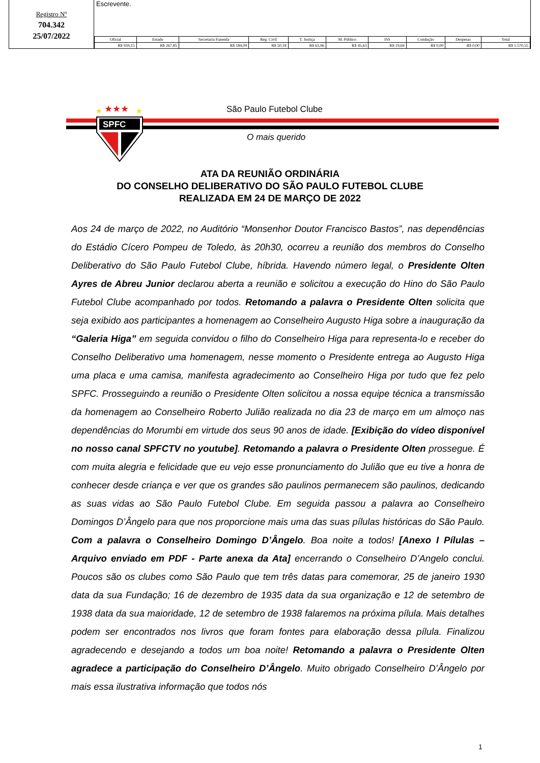Registro Nº
704.342
25/07/2022
Escrevente.
| Oficial | Estado | Secretaria Fazenda | Reg. Civil | T. Justiça | M. Público | ISS | Condução | Despesas | Total |
| --- | --- | --- | --- | --- | --- | --- | --- | --- | --- |
| R$ 939,15 | R$ 267,85 | R$ 184,09 | R$ 50,18 | R$ 63,96 | R$ 45,63 | R$ 19,69 | R$ 0,00 | R$ 0,00 | R$ 1.570,55 |
★★★
★
★
SPFC
São Paulo Futebol Clube
O mais querido
ATA DA REUNIÃO ORDINÁRIA
DO CONSELHO DELIBERATIVO DO SÃO PAULO FUTEBOL CLUBE
REALIZADA EM 24 DE MARÇO DE 2022
Aos 24 de março de 2022, no Auditório “Monsenhor Doutor Francisco Bastos”, nas dependências do Estádio Cícero Pompeu de Toledo, às 20h30, ocorreu a reunião dos membros do Conselho Deliberativo do São Paulo Futebol Clube, híbrida. Havendo número legal, o Presidente Olten Ayres de Abreu Junior declarou aberta a reunião e solicitou a execução do Hino do São Paulo Futebol Clube acompanhado por todos. Retomando a palavra o Presidente Olten solicita que seja exibido aos participantes a homenagem ao Conselheiro Augusto Higa sobre a inauguração da “Galeria Higa” em seguida convidou o filho do Conselheiro Higa para representa-lo e receber do Conselho Deliberativo uma homenagem, nesse momento o Presidente entrega ao Augusto Higa uma placa e uma camisa, manifesta agradecimento ao Conselheiro Higa por tudo que fez pelo SPFC. Prosseguindo a reunião o Presidente Olten solicitou a nossa equipe técnica a transmissão da homenagem ao Conselheiro Roberto Julião realizada no dia 23 de março em um almoço nas dependências do Morumbi em virtude dos seus 90 anos de idade. [Exibição do vídeo disponível no nosso canal SPFCTV no youtube]. Retomando a palavra o Presidente Olten prossegue. É com muita alegria e felicidade que eu vejo esse pronunciamento do Julião que eu tive a honra de conhecer desde criança e ver que os grandes são paulinos permanecem são paulinos, dedicando as suas vidas ao São Paulo Futebol Clube. Em seguida passou a palavra ao Conselheiro Domingos D’Ângelo para que nos proporcione mais uma das suas pílulas históricas do São Paulo. Com a palavra o Conselheiro Domingo D’Ângelo. Boa noite a todos! [Anexo I Pílulas – Arquivo enviado em PDF - Parte anexa da Ata] encerrando o Conselheiro D’Angelo conclui. Poucos são os clubes como São Paulo que tem três datas para comemorar, 25 de janeiro 1930 data da sua Fundação; 16 de dezembro de 1935 data da sua organização e 12 de setembro de 1938 data da sua maioridade, 12 de setembro de 1938 falaremos na próxima pílula. Mais detalhes podem ser encontrados nos livros que foram fontes para elaboração dessa pílula. Finalizou agradecendo e desejando a todos um boa noite! Retomando a palavra o Presidente Olten agradece a participação do Conselheiro D’Ângelo. Muito obrigado Conselheiro D’Ângelo por mais essa ilustrativa informação que todos nós
1